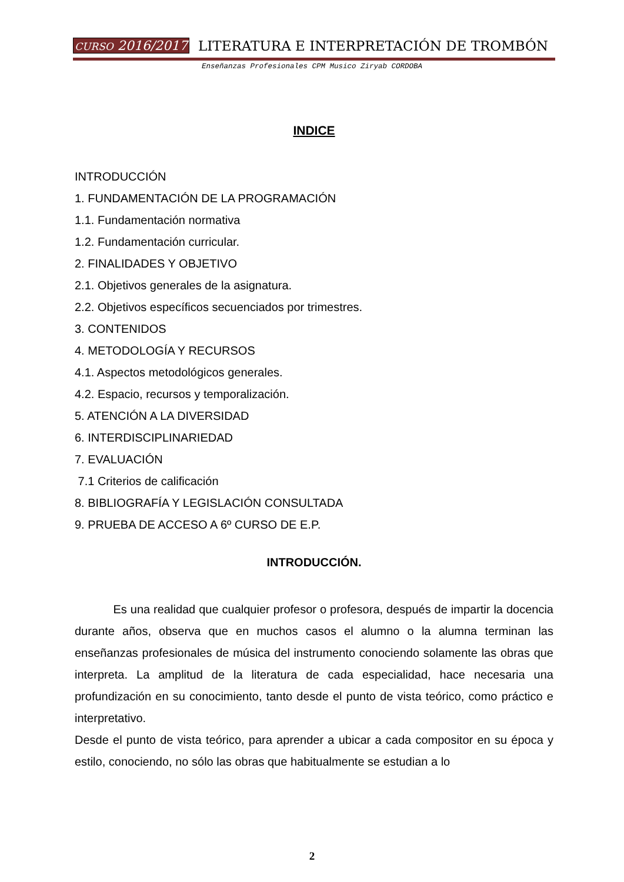CURSO 2016/2017 LITERATURA E INTERPRETACIÓN DE TROMBÓN
Enseñanzas Profesionales CPM Musico Ziryab CORDOBA
INDICE
INTRODUCCIÓN
1. FUNDAMENTACIÓN DE LA PROGRAMACIÓN
1.1. Fundamentación normativa
1.2. Fundamentación curricular.
2. FINALIDADES Y OBJETIVO
2.1. Objetivos generales de la asignatura.
2.2. Objetivos específicos secuenciados por trimestres.
3. CONTENIDOS
4. METODOLOGÍA Y RECURSOS
4.1. Aspectos metodológicos generales.
4.2. Espacio, recursos y temporalización.
5. ATENCIÓN A LA DIVERSIDAD
6. INTERDISCIPLINARIEDAD
7. EVALUACIÓN
7.1 Criterios de calificación
8. BIBLIOGRAFÍA Y LEGISLACIÓN CONSULTADA
9. PRUEBA DE ACCESO A 6º CURSO DE E.P.
INTRODUCCIÓN.
Es una realidad que cualquier profesor o profesora, después de impartir la docencia durante años, observa que en muchos casos el alumno o la alumna terminan las enseñanzas profesionales de música del instrumento conociendo solamente las obras que interpreta. La amplitud de la literatura de cada especialidad, hace necesaria una profundización en su conocimiento, tanto desde el punto de vista teórico, como práctico e interpretativo.
Desde el punto de vista teórico, para aprender a ubicar a cada compositor en su época y estilo, conociendo, no sólo las obras que habitualmente se estudian a lo
2